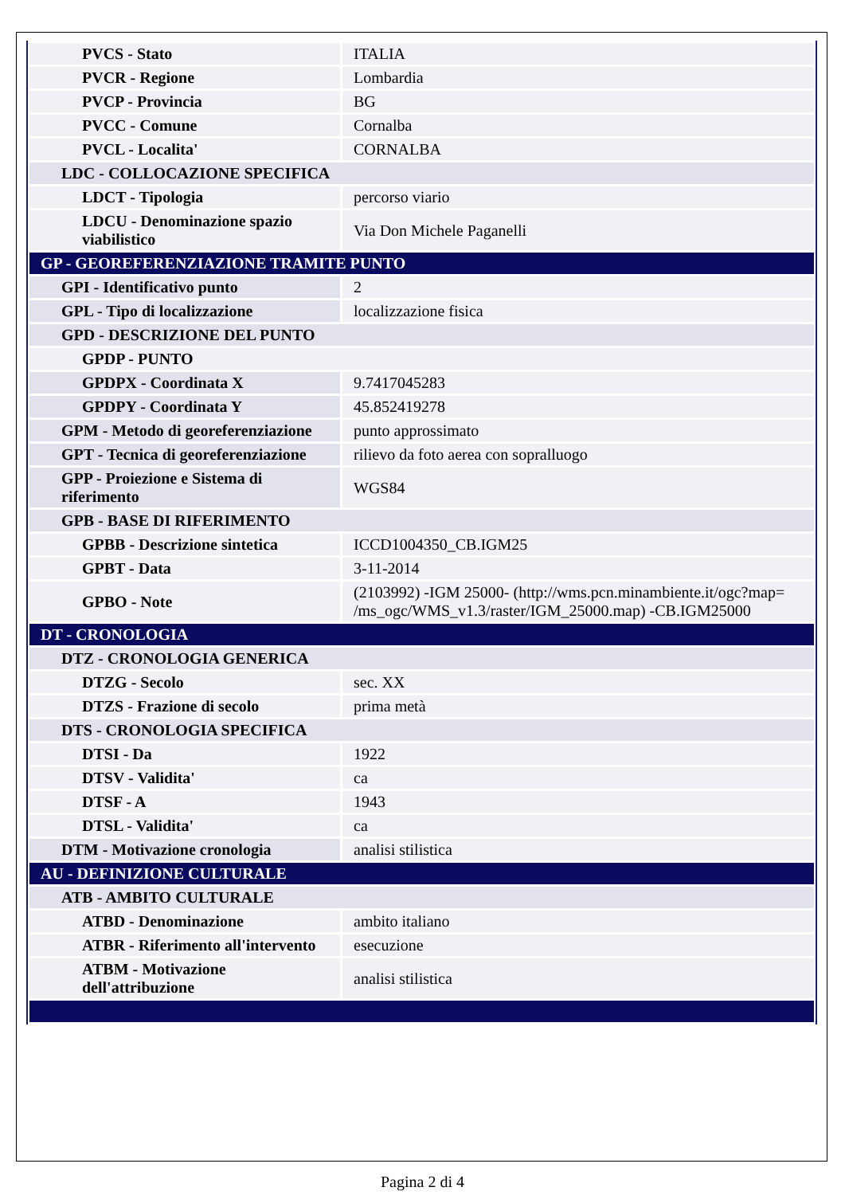| PVCS - Stato | ITALIA |
| PVCR - Regione | Lombardia |
| PVCP - Provincia | BG |
| PVCC - Comune | Cornalba |
| PVCL - Localita' | CORNALBA |
| LDC - COLLOCAZIONE SPECIFICA | |
| LDCT - Tipologia | percorso viario |
| LDCU - Denominazione spazio viabilistico | Via Don Michele Paganelli |
| GP - GEOREFERENZIAZIONE TRAMITE PUNTO | |
| GPI - Identificativo punto | 2 |
| GPL - Tipo di localizzazione | localizzazione fisica |
| GPD - DESCRIZIONE DEL PUNTO | |
| GPDP - PUNTO | |
| GPDPX - Coordinata X | 9.7417045283 |
| GPDPY - Coordinata Y | 45.852419278 |
| GPM - Metodo di georeferenziazione | punto approssimato |
| GPT - Tecnica di georeferenziazione | rilievo da foto aerea con sopralluogo |
| GPP - Proiezione e Sistema di riferimento | WGS84 |
| GPB - BASE DI RIFERIMENTO | |
| GPBB - Descrizione sintetica | ICCD1004350_CB.IGM25 |
| GPBT - Data | 3-11-2014 |
| GPBO - Note | (2103992) -IGM 25000- (http://wms.pcn.minambiente.it/ogc?map= /ms_ogc/WMS_v1.3/raster/IGM_25000.map) -CB.IGM25000 |
| DT - CRONOLOGIA | |
| DTZ - CRONOLOGIA GENERICA | |
| DTZG - Secolo | sec. XX |
| DTZS - Frazione di secolo | prima metà |
| DTS - CRONOLOGIA SPECIFICA | |
| DTSI - Da | 1922 |
| DTSV - Validita' | ca |
| DTSF - A | 1943 |
| DTSL - Validita' | ca |
| DTM - Motivazione cronologia | analisi stilistica |
| AU - DEFINIZIONE CULTURALE | |
| ATB - AMBITO CULTURALE | |
| ATBD - Denominazione | ambito italiano |
| ATBR - Riferimento all'intervento | esecuzione |
| ATBM - Motivazione dell'attribuzione | analisi stilistica |
Pagina 2 di 4